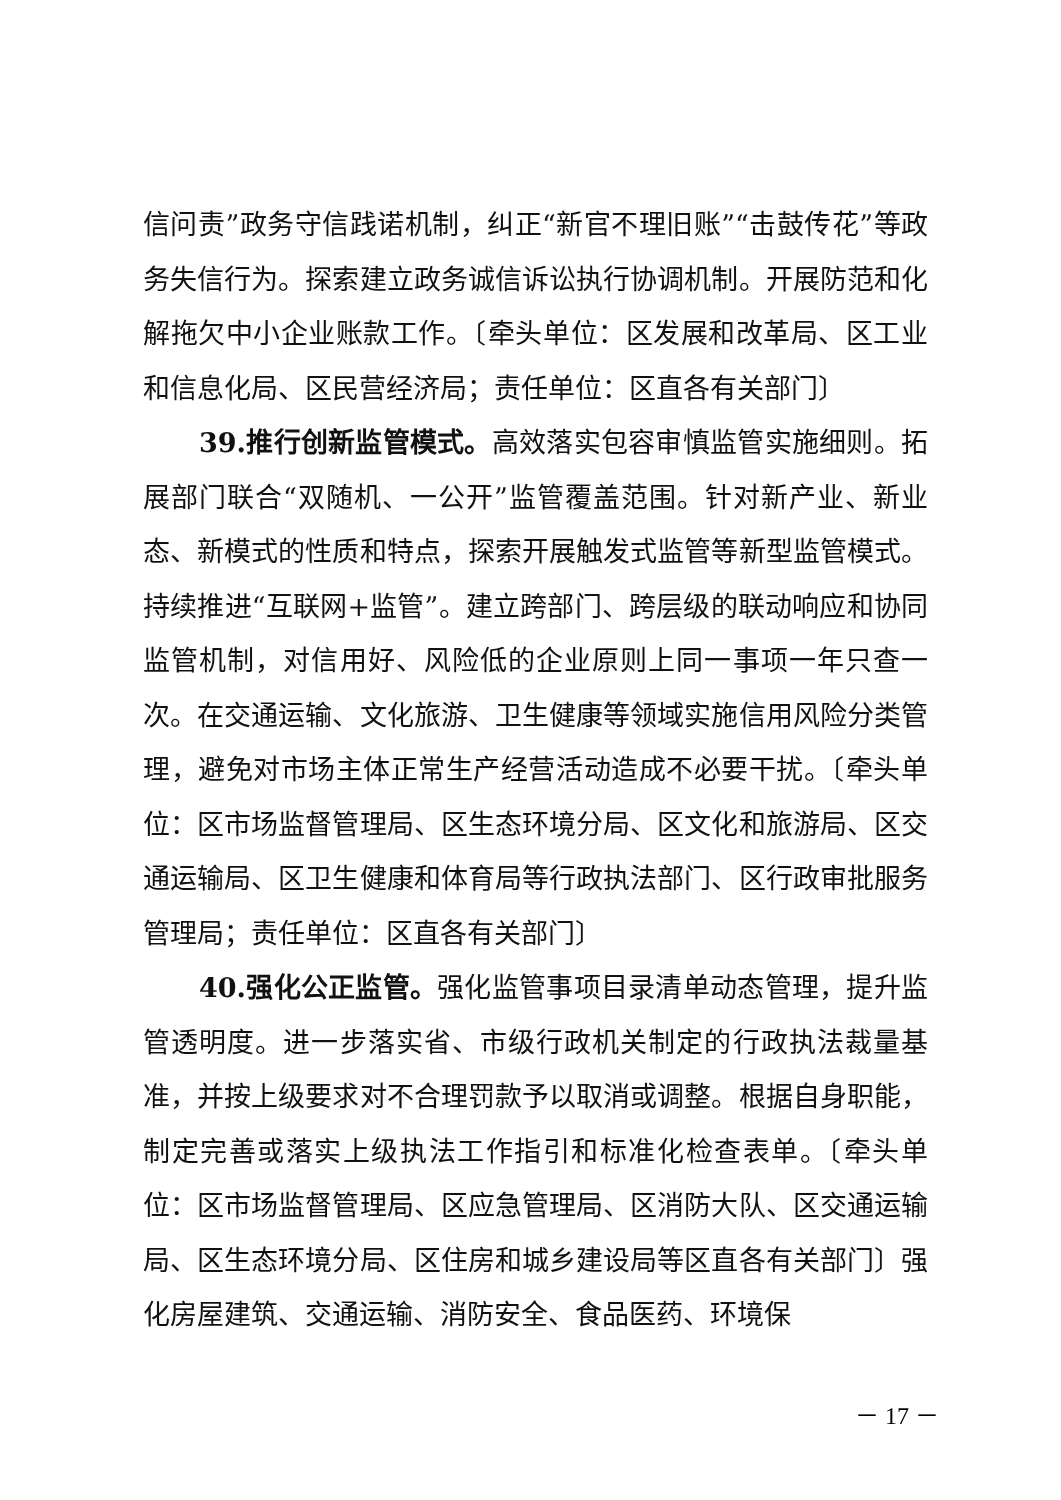信问责”政务守信践诺机制，纠正“新官不理旧账”“击鼓传花”等政务失信行为。探索建立政务诚信诉讼执行协调机制。开展防范和化解拖欠中小企业账款工作。〔牵头单位：区发展和改革局、区工业和信息化局、区民营经济局；责任单位：区直各有关部门〕
39.推行创新监管模式。高效落实包容审慎监管实施细则。拓展部门联合“双随机、一公开”监管覆盖范围。针对新产业、新业态、新模式的性质和特点，探索开展触发式监管等新型监管模式。持续推进“互联网+监管”。建立跨部门、跨层级的联动响应和协同监管机制，对信用好、风险低的企业原则上同一事项一年只查一次。在交通运输、文化旅游、卫生健康等领域实施信用风险分类管理，避免对市场主体正常生产经营活动造成不必要干扰。〔牵头单位：区市场监督管理局、区生态环境分局、区文化和旅游局、区交通运输局、区卫生健康和体育局等行政执法部门、区行政审批服务管理局；责任单位：区直各有关部门〕
40.强化公正监管。强化监管事项目录清单动态管理，提升监管透明度。进一步落实省、市级行政机关制定的行政执法裁量基准，并按上级要求对不合理罚款予以取消或调整。根据自身职能，制定完善或落实上级执法工作指引和标准化检查表单。〔牵头单位：区市场监督管理局、区应急管理局、区消防大队、区交通运输局、区生态环境分局、区住房和城乡建设局等区直各有关部门〕强化房屋建筑、交通运输、消防安全、食品医药、环境保
－ 17 －